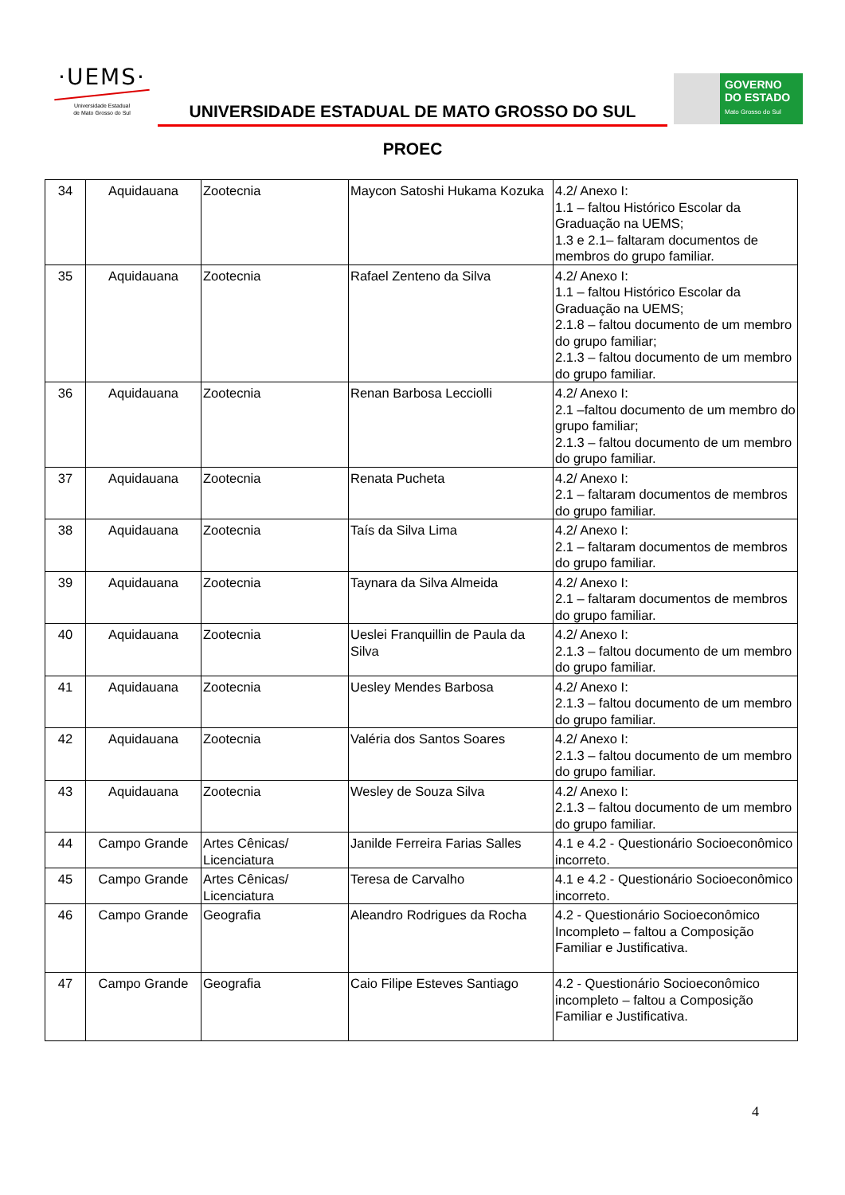·UEMS·
Universidade Estadual
de Mato Grosso do Sul
UNIVERSIDADE ESTADUAL DE MATO GROSSO DO SUL
PROEC
GOVERNO
DO ESTADO
Mato Grosso do Sul
| 34 | Aquidauana | Zootecnia | Maycon Satoshi Hukama Kozuka | 4.2/ Anexo I: 1.1 – faltou Histórico Escolar da Graduação na UEMS; 1.3 e 2.1– faltaram documentos de membros do grupo familiar. |
| 35 | Aquidauana | Zootecnia | Rafael Zenteno da Silva | 4.2/ Anexo I: 1.1 – faltou Histórico Escolar da Graduação na UEMS; 2.1.8 – faltou documento de um membro do grupo familiar; 2.1.3 – faltou documento de um membro do grupo familiar. |
| 36 | Aquidauana | Zootecnia | Renan Barbosa Lecciolli | 4.2/ Anexo I: 2.1 –faltou documento de um membro do grupo familiar; 2.1.3 – faltou documento de um membro do grupo familiar. |
| 37 | Aquidauana | Zootecnia | Renata Pucheta | 4.2/ Anexo I: 2.1 – faltaram documentos de membros do grupo familiar. |
| 38 | Aquidauana | Zootecnia | Taís da Silva Lima | 4.2/ Anexo I: 2.1 – faltaram documentos de membros do grupo familiar. |
| 39 | Aquidauana | Zootecnia | Taynara da Silva Almeida | 4.2/ Anexo I: 2.1 – faltaram documentos de membros do grupo familiar. |
| 40 | Aquidauana | Zootecnia | Ueslei Franquillin de Paula da Silva | 4.2/ Anexo I: 2.1.3 – faltou documento de um membro do grupo familiar. |
| 41 | Aquidauana | Zootecnia | Uesley Mendes Barbosa | 4.2/ Anexo I: 2.1.3 – faltou documento de um membro do grupo familiar. |
| 42 | Aquidauana | Zootecnia | Valéria dos Santos Soares | 4.2/ Anexo I: 2.1.3 – faltou documento de um membro do grupo familiar. |
| 43 | Aquidauana | Zootecnia | Wesley de Souza Silva | 4.2/ Anexo I: 2.1.3 – faltou documento de um membro do grupo familiar. |
| 44 | Campo Grande | Artes Cênicas/ Licenciatura | Janilde Ferreira Farias Salles | 4.1 e 4.2 - Questionário Socioeconômico incorreto. |
| 45 | Campo Grande | Artes Cênicas/ Licenciatura | Teresa de Carvalho | 4.1 e 4.2 - Questionário Socioeconômico incorreto. |
| 46 | Campo Grande | Geografia | Aleandro Rodrigues da Rocha | 4.2 - Questionário Socioeconômico Incompleto – faltou a Composição Familiar e Justificativa. |
| 47 | Campo Grande | Geografia | Caio Filipe Esteves Santiago | 4.2 - Questionário Socioeconômico incompleto – faltou a Composição Familiar e Justificativa. |
4